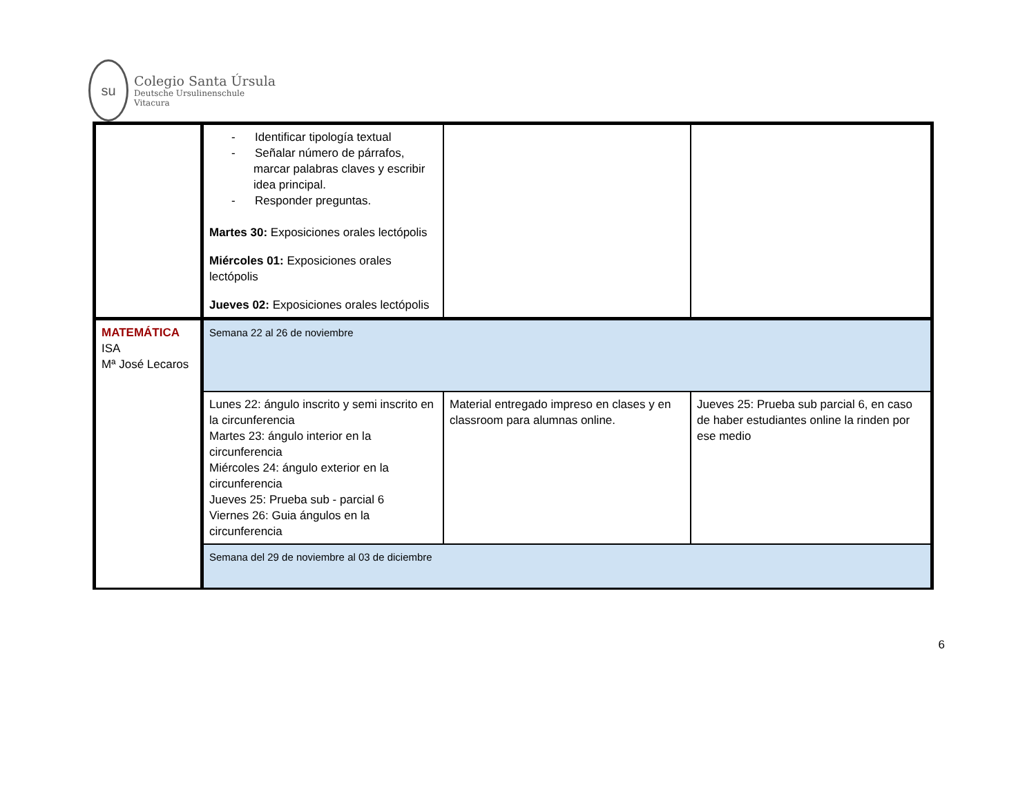su
Colegio Santa Úrsula
Deutsche Ursulinenschule
Vitacura
| | - Identificar tipología textual - Señalar número de párrafos, marcar palabras claves y escribir idea principal. - Responder preguntas. Martes 30: Exposiciones orales lectópolis Miércoles 01: Exposiciones orales lectópolis Jueves 02: Exposiciones orales lectópolis | | |
| MATEMÁTICA ISA Mª José Lecaros | Semana 22 al 26 de noviembre | | |
| | Lunes 22: ángulo inscrito y semi inscrito en la circunferencia Martes 23: ángulo interior en la circunferencia Miércoles 24: ángulo exterior en la circunferencia Jueves 25: Prueba sub - parcial 6 Viernes 26: Guia ángulos en la circunferencia | Material entregado impreso en clases y en classroom para alumnas online. | Jueves 25: Prueba sub parcial 6, en caso de haber estudiantes online la rinden por ese medio |
| | Semana del 29 de noviembre al 03 de diciembre | | |
6